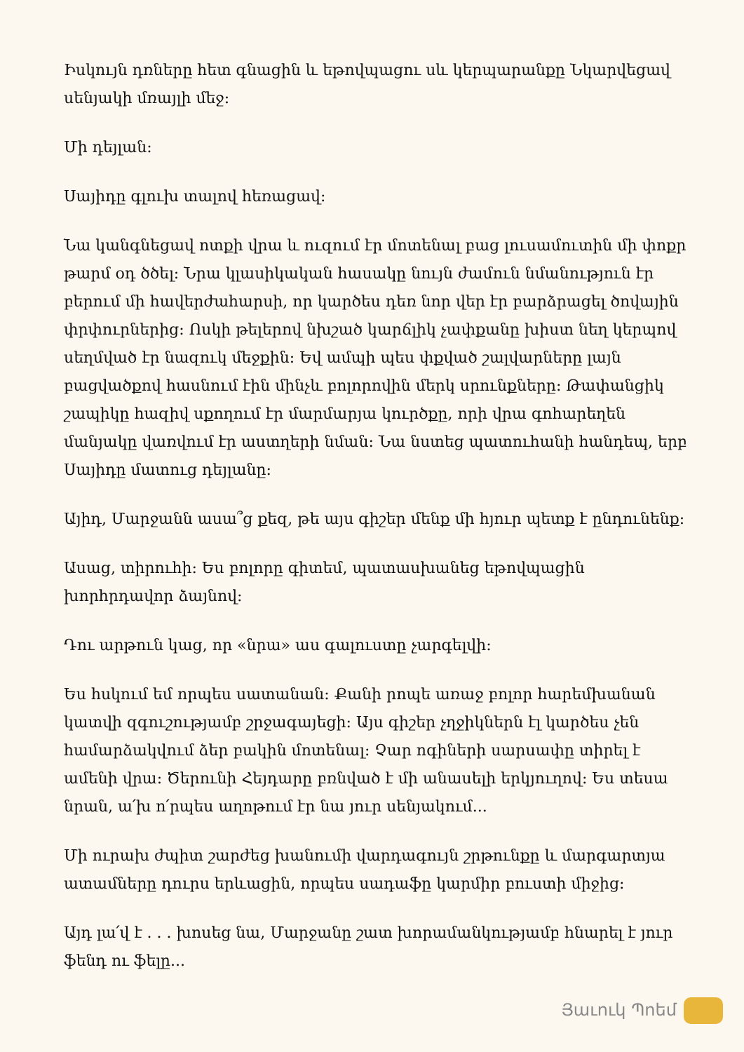Իսկույն դռները հետ գնացին և եթովպացու սև կերպարանքը Նկարվեցավ սենյակի մռայլի մեջ:
Մի դեյլան:
Սայիդը գլուխ տալով հեռացավ:
Նա կանգնեցավ ոտքի վրա և ուզում էր մոտենալ բաց լուսամուտին մի փոքր թարմ օդ ծծել: Նրա կլասիկական հասակը նույն ժամուն նմանություն էր բերում մի հավերժահարսի, որ կարծես դեռ նոր վեր էր բարձրացել ծովային փրփուրներից: Ոսկի թելերով նխշած կարճլիկ չափքանը խիստ նեղ կերպով սեղմված էր նազուկ մեջքին: Եվ ամպի պես փքված շալվարները լայն բացվածքով հասնում էին մինչև բոլորովին մերկ սրունքները: Թափանցիկ շապիկը հազիվ սքողում էր մարմարյա կուրծքը, որի վրա գոհարեղեն մանյակը վառվում էր աստղերի նման: Նա նստեց պատուհանի հանդեպ, երբ Սայիդը մատուց դեյլանը:
Այիդ, Մարջանն ասա՞ց քեզ, թե այս գիշեր մենք մի հյուր պետք է ընդունենք:
Ասաց, տիրուհի: Ես բոլորը գիտեմ, պատասխանեց եթովպացին խորհրդավոր ձայնով:
Դու արթուն կաց, որ «նրա» աս գալուստը չարգելվի:
Ես հսկում եմ որպես սատանան: Քանի րոպե առաջ բոլոր հարեմխանան կատվի զգուշությամբ շրջագայեցի: Այս գիշեր չղջիկներն էլ կարծես չեն համարձակվում ձեր բակին մոտենալ: Չար ոգիների սարսափը տիրել է ամենի վրա: Ծերունի Հեյդարը բռնված է մի անասելի երկյուղով: Ես տեսա նրան, ա՛խ ո՛րպես աղոթում էր նա յուր սենյակում...
Մի ուրախ ժպիտ շարժեց խանումի վարդագույն շրթունքը և մարգարտյա ատամները դուրս երևացին, որպես սադաֆը կարմիր բուստի միջից:
Այդ լա՛վ է . . . խոսեց նա, Մարջանը շատ խորամանկությամբ հնարել է յուր ֆենդ ու ֆելը...
Յաւուկ Պոեմ